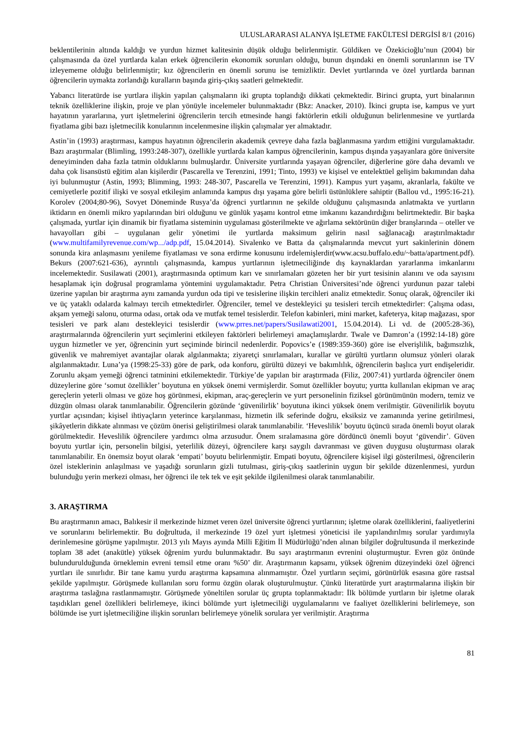ULUSLARARASI ALANYA İŞLETME FAKÜLTESİ DERGİSİ 8/1 (2016)
beklentilerinin altında kaldığı ve yurdun hizmet kalitesinin düşük olduğu belirlenmiştir. Güldiken ve Özekicioğlu’nun (2004) bir çalışmasında da özel yurtlarda kalan erkek öğrencilerin ekonomik sorunları olduğu, bunun dışındaki en önemli sorunlarının ise TV izleyememe olduğu belirlenmiştir; kız öğrencilerin en önemli sorunu ise temizliktir. Devlet yurtlarında ve özel yurtlarda barınan öğrencilerin uymakta zorlandığı kuralların başında giriş-çıkış saatleri gelmektedir.
Yabancı literatürde ise yurtlara ilişkin yapılan çalışmaların iki grupta toplandığı dikkati çekmektedir. Birinci grupta, yurt binalarının teknik özelliklerine ilişkin, proje ve plan yönüyle incelemeler bulunmaktadır (Bkz: Anacker, 2010). İkinci grupta ise, kampus ve yurt hayatının yararlarına, yurt işletmelerini öğrencilerin tercih etmesinde hangi faktörlerin etkili olduğunun belirlenmesine ve yurtlarda fiyatlama gibi bazı işletmecilik konularının incelenmesine ilişkin çalışmalar yer almaktadır.
Astin’in (1993) araştırması, kampus hayatının öğrencilerin akademik çevreye daha fazla bağlanmasına yardım ettiğini vurgulamaktadır. Bazı araştırmalar (Blimling, 1993:248-307), özellikle yurtlarda kalan kampus öğrencilerinin, kampus dışında yaşayanlara göre üniversite deneyiminden daha fazla tatmin olduklarını bulmuşlardır. Üniversite yurtlarında yaşayan öğrenciler, diğerlerine göre daha devamlı ve daha çok lisansüstü eğitim alan kişilerdir (Pascarella ve Terenzini, 1991; Tinto, 1993) ve kişisel ve entelektüel gelişim bakımından daha iyi bulunmuştur (Astin, 1993; Blimming, 1993: 248-307, Pascarella ve Terenzini, 1991). Kampus yurt yaşamı, akranlarla, fakülte ve cemiyetlerle pozitif ilişki ve sosyal etkileşim anlamında kampus dışı yaşama göre belirli üstünlüklere sahiptir (Ballou vd., 1995:16-21). Korolev (2004;80-96), Sovyet Döneminde Rusya’da öğrenci yurtlarının ne şekilde olduğunu çalışmasında anlatmakta ve yurtların iktidarın en önemli mikro yapılarından biri olduğunu ve günlük yaşamı kontrol etme imkanını kazandırdığını belirtmektedir. Bir başka çalışmada, yurtlar için dinamik bir fiyatlama sisteminin uygulaması gösterilmekte ve ağırlama sektörünün diğer branşlarında – oteller ve havayolları gibi – uygulanan gelir yönetimi ile yurtlarda maksimum gelirin nasıl sağlanacağı araştırılmaktadır (www.multifamilyrevenue.com/wp.../adp.pdf, 15.04.2014). Sivalenko ve Batta da çalışmalarında mevcut yurt sakinlerinin dönem sonunda kira anlaşmasını yenileme fiyatlaması ve sona erdirme konusunu irdelemişlerdir(www.acsu.buffalo.edu/~batta/apartment.pdf). Bekurs (2007:621-636), ayrıntılı çalışmasında, kampus yurtlarının işletmeciliğinde dış kaynaklardan yararlanma imkanlarını incelemektedir. Susilawati (2001), araştırmasında optimum karı ve sınırlamaları gözeten her bir yurt tesisinin alanını ve oda sayısını hesaplamak için doğrusal programlama yöntemini uygulamaktadır. Petra Christian Üniversitesi’nde öğrenci yurdunun pazar talebi üzerine yapılan bir araştırma aynı zamanda yurdun oda tipi ve tesislerine ilişkin tercihleri analiz etmektedir. Sonuç olarak, öğrenciler iki ve üç yataklı odalarda kalmayı tercih etmektedirler. Öğrenciler, temel ve destekleyici şu tesisleri tercih etmektedirler: Çalışma odası, akşam yemeği salonu, oturma odası, ortak oda ve mutfak temel tesislerdir. Telefon kabinleri, mini market, kafeterya, kitap mağazası, spor tesisleri ve park alanı destekleyici tesislerdir (www.prres.net/papers/Susilawati2001, 15.04.2014). Li vd. de (2005:28-36), araştırmalarında öğrencilerin yurt seçimlerini etkileyen faktörleri belirlemeyi amaçlamışlardır. Twale ve Damron’a (1992:14-18) göre uygun hizmetler ve yer, öğrencinin yurt seçiminde birincil nedenlerdir. Popovics’e (1989:359-360) göre ise elverişlilik, bağımsızlık, güvenlik ve mahremiyet avantajlar olarak algılanmakta; ziyaretçi sınırlamaları, kurallar ve gürültü yurtların olumsuz yönleri olarak algılanmaktadır. Luna’ya (1998:25-33) göre de park, oda konforu, gürültü düzeyi ve bakımlılık, öğrencilerin başlıca yurt endişeleridir. Zorunlu akşam yemeği öğrenci tatminini etkilemektedir. Türkiye’de yapılan bir araştırmada (Filiz, 2007:41) yurtlarda öğrenciler önem düzeylerine göre ‘somut özellikler’ boyutuna en yüksek önemi vermişlerdir. Somut özellikler boyutu; yurtta kullanılan ekipman ve araç gereçlerin yeterli olması ve göze hoş görünmesi, ekipman, araç-gereçlerin ve yurt personelinin fiziksel görünümünün modern, temiz ve düzgün olması olarak tanımlanabilir. Öğrencilerin gözünde ‘güvenilirlik’ boyutuna ikinci yüksek önem verilmiştir. Güvenilirlik boyutu yurtlar açısından; kişisel ihtiyaçların yeterince karşılanması, hizmetin ilk seferinde doğru, eksiksiz ve zamanında yerine getirilmesi, şikâyetlerin dikkate alınması ve çözüm önerisi geliştirilmesi olarak tanımlanabilir. ‘Heveslilik’ boyutu üçüncü sırada önemli boyut olarak görülmektedir. Heveslilik öğrencilere yardımcı olma arzusudur. Önem sıralamasına göre dördüncü önemli boyut ‘güvendir’. Güven boyutu yurtlar için, personelin bilgisi, yeterlilik düzeyi, öğrencilere karşı saygılı davranması ve güven duygusu oluşturması olarak tanımlanabilir. En önemsiz boyut olarak ‘empati’ boyutu belirlenmiştir. Empati boyutu, öğrencilere kişisel ilgi gösterilmesi, öğrencilerin özel isteklerinin anlaşılması ve yaşadığı sorunların gizli tutulması, giriş-çıkış saatlerinin uygun bir şekilde düzenlenmesi, yurdun bulunduğu yerin merkezi olması, her öğrenci ile tek tek ve eşit şekilde ilgilenilmesi olarak tanımlanabilir.
3. ARAŞTIRMA
Bu araştırmanın amacı, Balıkesir il merkezinde hizmet veren özel üniversite öğrenci yurtlarının; işletme olarak özelliklerini, faaliyetlerini ve sorunlarını belirlemektir. Bu doğrultuda, il merkezinde 19 özel yurt işletmesi yöneticisi ile yapılandırılmış sorular yardımıyla derinlemesine görüşme yapılmıştır. 2013 yılı Mayıs ayında Milli Eğitim İl Müdürlüğü’nden alınan bilgiler doğrultusunda il merkezinde toplam 38 adet (anakütle) yüksek öğrenim yurdu bulunmaktadır. Bu sayı araştırmanın evrenini oluşturmuştur. Evren göz önünde bulundurulduğunda örneklemin evreni temsil etme oranı %50’ dir. Araştırmanın kapsamı, yüksek öğrenim düzeyindeki özel öğrenci yurtları ile sınırlıdır. Bir tane kamu yurdu araştırma kapsamına alınmamıştır. Özel yurtların seçimi, görünürlük esasına göre rastsal şekilde yapılmıştır. Görüşmede kullanılan soru formu özgün olarak oluşturulmuştur. Çünkü literatürde yurt araştırmalarına ilişkin bir araştırma taslağına rastlanmamıştır. Görüşmede yöneltilen sorular üç grupta toplanmaktadır: İlk bölümde yurtların bir işletme olarak taşıdıkları genel özellikleri belirlemeye, ikinci bölümde yurt işletmeciliği uygulamalarını ve faaliyet özelliklerini belirlemeye, son bölümde ise yurt işletmeciliğine ilişkin sorunları belirlemeye yönelik sorulara yer verilmiştir. Araştırma
81